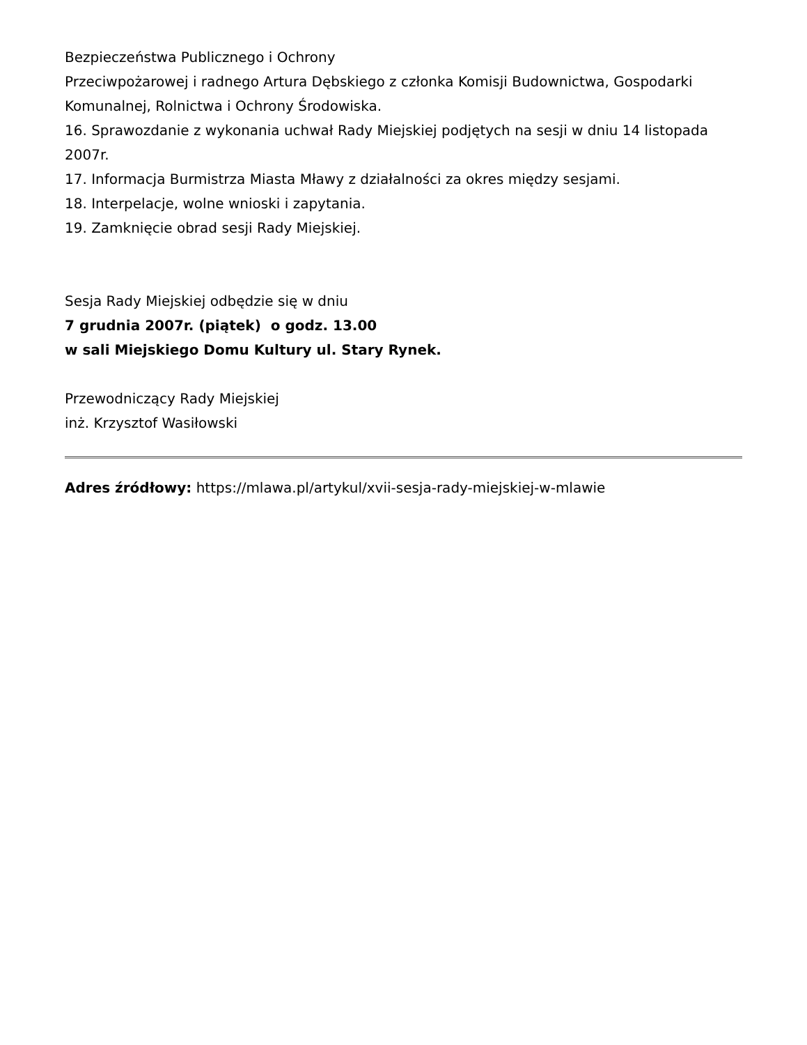Bezpieczeństwa Publicznego i Ochrony
Przeciwpożarowej i radnego Artura Dębskiego z członka Komisji Budownictwa, Gospodarki Komunalnej, Rolnictwa i Ochrony Środowiska.
16. Sprawozdanie z wykonania uchwał Rady Miejskiej podjętych na sesji w dniu 14 listopada 2007r.
17. Informacja Burmistrza Miasta Mławy z działalności za okres między sesjami.
18. Interpelacje, wolne wnioski i zapytania.
19. Zamknięcie obrad sesji Rady Miejskiej.
Sesja Rady Miejskiej odbędzie się w dniu
7 grudnia 2007r. (piątek) o godz. 13.00
w sali Miejskiego Domu Kultury ul. Stary Rynek.
Przewodniczący Rady Miejskiej
inż. Krzysztof Wasiłowski
Adres źródłowy: https://mlawa.pl/artykul/xvii-sesja-rady-miejskiej-w-mlawie